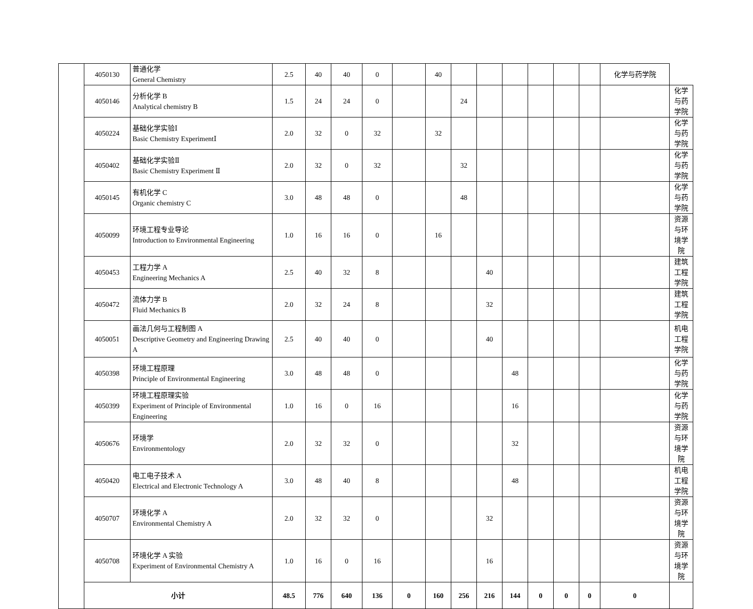| | 4050130 | 普通化学 General Chemistry | 2.5 | 40 | 40 | 0 | | 40 | | | | | | | 化学与药学院 | |
| | 4050146 | 分析化学 B Analytical chemistry B | 1.5 | 24 | 24 | 0 | | | 24 | | | | | | | 化学与药学院 |
| | 4050224 | 基础化学实验Ⅰ Basic Chemistry ExperimentⅠ | 2.0 | 32 | 0 | 32 | | 32 | | | | | | | | 化学与药学院 |
| | 4050402 | 基础化学实验Ⅱ Basic Chemistry Experiment Ⅱ | 2.0 | 32 | 0 | 32 | | | 32 | | | | | | | 化学与药学院 |
| | 4050145 | 有机化学 C Organic chemistry C | 3.0 | 48 | 48 | 0 | | | 48 | | | | | | | 化学与药学院 |
| | 4050099 | 环境工程专业导论 Introduction to Environmental Engineering | 1.0 | 16 | 16 | 0 | | 16 | | | | | | | | 资源与环境学院 |
| | 4050453 | 工程力学 A Engineering Mechanics A | 2.5 | 40 | 32 | 8 | | | | 40 | | | | | | 建筑工程学院 |
| | 4050472 | 流体力学 B Fluid Mechanics B | 2.0 | 32 | 24 | 8 | | | | 32 | | | | | | 建筑工程学院 |
| | 4050051 | 画法几何与工程制图 A Descriptive Geometry and Engineering Drawing A | 2.5 | 40 | 40 | 0 | | | | 40 | | | | | | 机电工程学院 |
| | 4050398 | 环境工程原理 Principle of Environmental Engineering | 3.0 | 48 | 48 | 0 | | | | | 48 | | | | | 化学与药学院 |
| | 4050399 | 环境工程原理实验 Experiment of Principle of Environmental Engineering | 1.0 | 16 | 0 | 16 | | | | | 16 | | | | | 化学与药学院 |
| | 4050676 | 环境学 Environmentology | 2.0 | 32 | 32 | 0 | | | | | 32 | | | | | 资源与环境学院 |
| | 4050420 | 电工电子技术 A Electrical and Electronic Technology A | 3.0 | 48 | 40 | 8 | | | | | 48 | | | | | 机电工程学院 |
| | 4050707 | 环境化学 A Environmental Chemistry A | 2.0 | 32 | 32 | 0 | | | | 32 | | | | | | 资源与环境学院 |
| | 4050708 | 环境化学 A 实验 Experiment of Environmental Chemistry A | 1.0 | 16 | 0 | 16 | | | | 16 | | | | | | 资源与环境学院 |
| | 小计 | | 48.5 | 776 | 640 | 136 | 0 | 160 | 256 | 216 | 144 | 0 | 0 | 0 | 0 | |